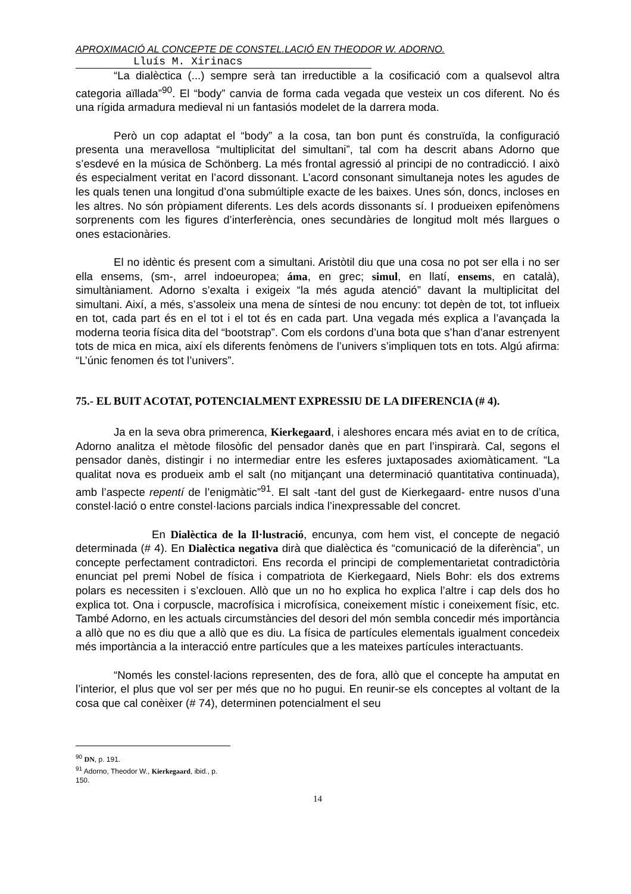APROXIMACIÓ AL CONCEPTE DE CONSTEL.LACIÓ EN THEODOR W. ADORNO.
Lluís M. Xirinacs
“La dialèctica (...) sempre serà tan irreductible a la cosificació com a qualsevol altra categoria aïllada”<sup>90</sup>. El “body” canvia de forma cada vegada que vesteix un cos diferent. No és una rígida armadura medieval ni un fantasiós modelet de la darrera moda.
Però un cop adaptat el “body” a la cosa, tan bon punt és construïda, la configuració presenta una meravellosa “multiplicitat del simultani”, tal com ha descrit abans Adorno que s’esdevé en la música de Schönberg. La més frontal agressió al principi de no contradicció. I això és especialment veritat en l’acord dissonant. L’acord consonant simultaneja notes les agudes de les quals tenen una longitud d’ona submúltiple exacte de les baixes. Unes són, doncs, incloses en les altres. No són pròpiament diferents. Les dels acords dissonants sí. I produeixen epifenòmens sorprenents com les figures d’interferència, ones secundàries de longitud molt més llargues o ones estacionàries.
El no idèntic és present com a simultani. Aristòtil diu que una cosa no pot ser ella i no ser ella ensems, (sm-, arrel indoeuropea; áma, en grec; simul, en llatí, ensems, en català), simultàniament. Adorno s’exalta i exigeix “la més aguda atenció” davant la multiplicitat del simultani. Així, a més, s’assoleix una mena de síntesi de nou encuny: tot depèn de tot, tot influeix en tot, cada part és en el tot i el tot és en cada part. Una vegada més explica a l’avançada la moderna teoria física dita del “bootstrap”. Com els cordons d’una bota que s’han d’anar estrenyent tots de mica en mica, així els diferents fenòmens de l’univers s’impliquen tots en tots. Algú afirma: “L’únic fenomen és tot l’univers”.
75.- EL BUIT ACOTAT, POTENCIALMENT EXPRESSIU DE LA DIFERENCIA (# 4).
Ja en la seva obra primerenca, Kierkegaard, i aleshores encara més aviat en to de crítica, Adorno analitza el mètode filosòfic del pensador danès que en part l’inspirarà. Cal, segons el pensador danès, distingir i no intermediar entre les esferes juxtaposades axiomàticament. “La qualitat nova es produeix amb el salt (no mitjançant una determinació quantitativa continuada), amb l’aspecte repentí de l’enigmàtic”<sup>91</sup>. El salt -tant del gust de Kierkegaard- entre nusos d’una constel·lació o entre constel·lacions parcials indica l’inexpressable del concret.
En Dialèctica de la Il·lustració, encunya, com hem vist, el concepte de negació determinada (# 4). En Dialèctica negativa dirà que dialèctica és “comunicació de la diferència”, un concepte perfectament contradictori. Ens recorda el principi de complementarietat contradictòria enunciat pel premi Nobel de física i compatriota de Kierkegaard, Niels Bohr: els dos extrems polars es necessiten i s’exclouen. Allò que un no ho explica ho explica l’altre i cap dels dos ho explica tot. Ona i corpuscle, macrofísica i microfísica, coneixement místic i coneixement físic, etc. També Adorno, en les actuals circumstàncies del desori del món sembla concedir més importància a allò que no es diu que a allò que es diu. La física de partícules elementals igualment concedeix més importància a la interacció entre partícules que a les mateixes partícules interactuants.
“Només les constel·lacions representen, des de fora, allò que el concepte ha amputat en l’interior, el plus que vol ser per més que no ho pugui. En reunir-se els conceptes al voltant de la cosa que cal conèixer (# 74), determinen potencialment el seu
<sup>90</sup> DN, p. 191.
<sup>91</sup> Adorno, Theodor W., Kierkegaard, ibid., p. 150.
14